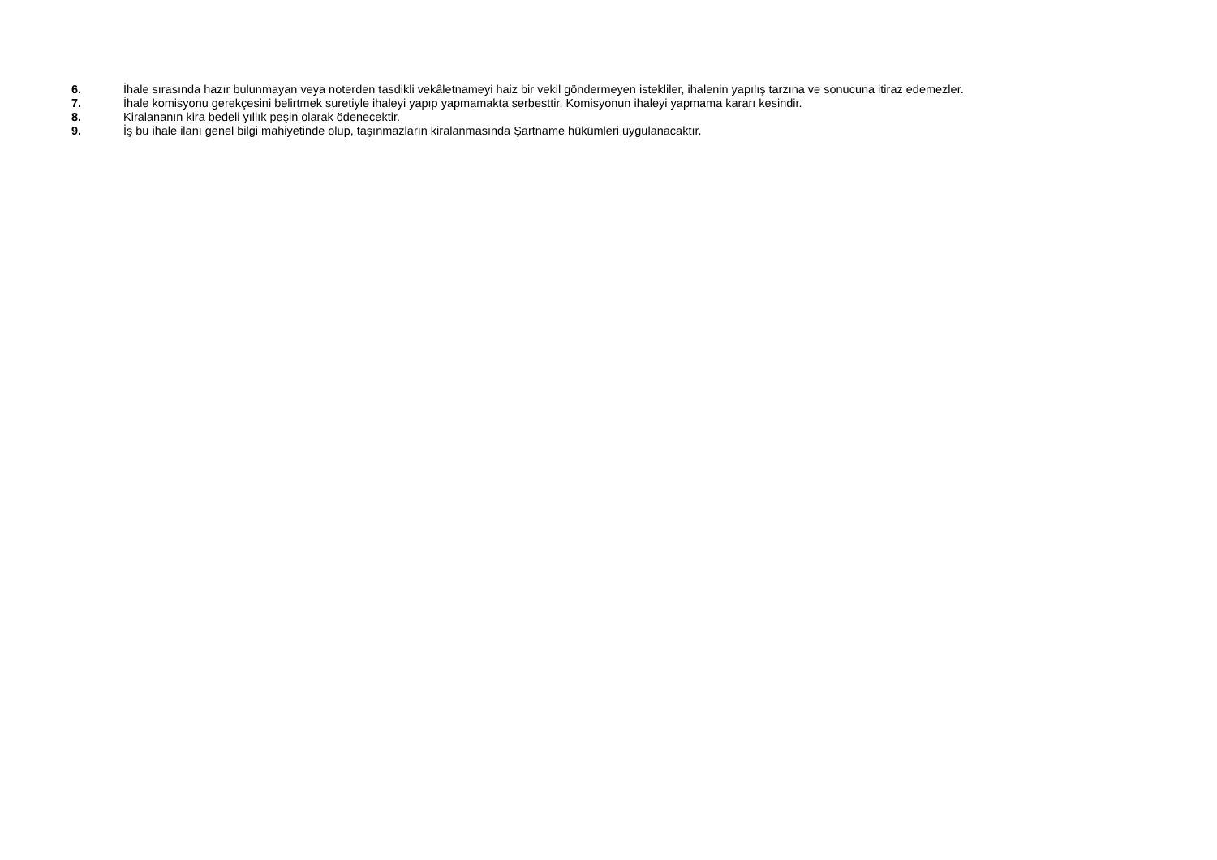6. İhale sırasında hazır bulunmayan veya noterden tasdikli vekâletnameyi haiz bir vekil göndermeyen istekliler, ihalenin yapılış tarzına ve sonucuna itiraz edemezler.
7. İhale komisyonu gerekçesini belirtmek suretiyle ihaleyi yapıp yapmamakta serbesttir. Komisyonun ihaleyi yapmama kararı kesindir.
8. Kiralananın kira bedeli yıllık peşin olarak ödenecektir.
9. İş bu ihale ilanı genel bilgi mahiyetinde olup, taşınmazların kiralanmasında Şartname hükümleri uygulanacaktır.